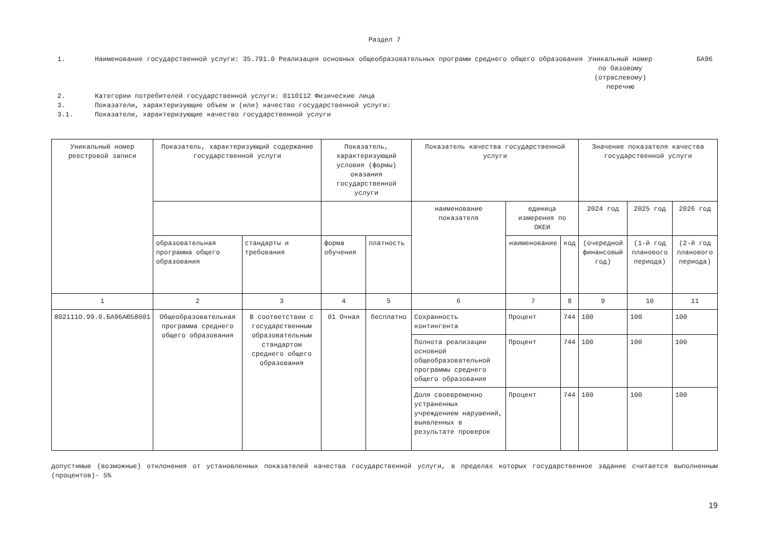Раздел 7
1. Наименование государственной услуги: 35.791.0 Реализация основных общеобразовательных программ среднего общего образования
Уникальный номер по базовому (отраслевому) перечню
БА96
2. Категории потребителей государственной услуги: 0110112 Физические лица
3. Показатели, характеризующие объем и (или) качество государственной услуги:
3.1. Показатели, характеризующие качество государственной услуги
| Уникальный номер реестровой записи | Показатель, характеризующий содержание государственной услуги | | Показатель, характеризующий условия (формы) оказания государственной услуги | | Показатель качества государственной услуги | | | Значение показателя качества государственной услуги | | |
| --- | --- | --- | --- | --- | --- | --- | --- | --- | --- | --- |
| | | | | | наименование показателя | единица измерения по ОКЕИ | | 2024 год | 2025 год | 2026 год |
| | образовательная программа общего образования | стандарты и требования | форма обучения | платность | | наименование | код | (очередной финансовый год) | (1-й год планового периода) | (2-й год планового периода) |
| 1 | 2 | 3 | 4 | 5 | 6 | 7 | 8 | 9 | 10 | 11 |
| 802111О.99.0.БА96АЮ58001 | Общеобразовательная программа среднего общего образования | В соответствии с государственным образовательным стандартом среднего общего образования | 01 Очная | бесплатно | Сохранность контингента | Процент | 744 | 100 | 100 | 100 |
| | | | | | Полнота реализации основной общеобразовательной программы среднего общего образования | Процент | 744 | 100 | 100 | 100 |
| | | | | | Доля своевременно устраненных учреждением нарушений, выявленных в результате проверок | Процент | 744 | 100 | 100 | 100 |
допустимые (возможные) отклонения от установленных показателей качества государственной услуги, в пределах которых государственное задание считается выполненным (процентов)- 5%
19